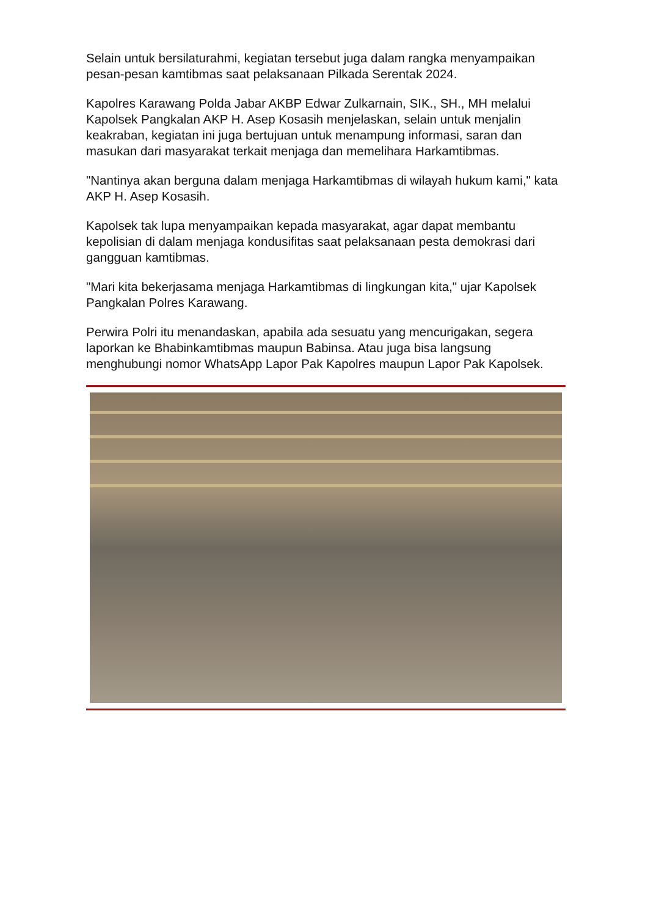Selain untuk bersilaturahmi, kegiatan tersebut juga dalam rangka menyampaikan pesan-pesan kamtibmas saat pelaksanaan Pilkada Serentak 2024.
Kapolres Karawang Polda Jabar AKBP Edwar Zulkarnain, SIK., SH., MH melalui Kapolsek Pangkalan AKP H. Asep Kosasih menjelaskan, selain untuk menjalin keakraban, kegiatan ini juga bertujuan untuk menampung informasi, saran dan masukan dari masyarakat terkait menjaga dan memelihara Harkamtibmas.
"Nantinya akan berguna dalam menjaga Harkamtibmas di wilayah hukum kami," kata AKP H. Asep Kosasih.
Kapolsek tak lupa menyampaikan kepada masyarakat, agar dapat membantu kepolisian di dalam menjaga kondusifitas saat pelaksanaan pesta demokrasi dari gangguan kamtibmas.
"Mari kita bekerjasama menjaga Harkamtibmas di lingkungan kita," ujar Kapolsek Pangkalan Polres Karawang.
Perwira Polri itu menandaskan, apabila ada sesuatu yang mencurigakan, segera laporkan ke Bhabinkamtibmas maupun Babinsa. Atau juga bisa langsung menghubungi nomor WhatsApp Lapor Pak Kapolres maupun Lapor Pak Kapolsek.